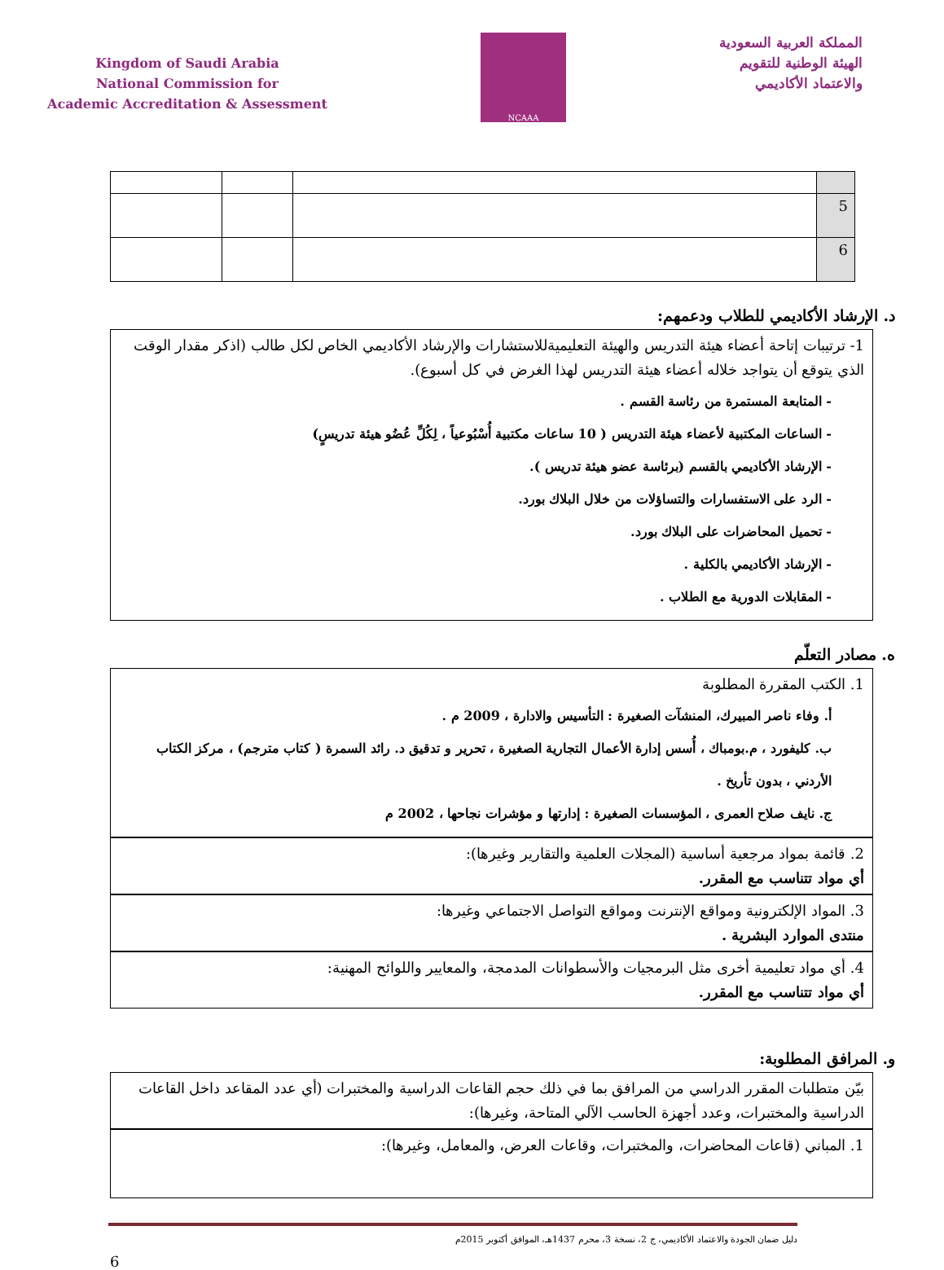Kingdom of Saudi Arabia
National Commission for
Academic Accreditation & Assessment
NCAAA
المملكة العربية السعودية
الهيئة الوطنية للتقويم
والاعتماد الأكاديمي
| 5 | | | |
| 6 | | | |
د. الإرشاد الأكاديمي للطلاب ودعمهم:
1- ترتيبات إتاحة أعضاء هيئة التدريس والهيئة التعليميةللاستشارات والإرشاد الأكاديمي الخاص لكل طالب (اذكر مقدار الوقت الذي يتوقع أن يتواجد خلاله أعضاء هيئة التدريس لهذا الغرض في كل أسبوع).
- المتابعة المستمرة من رئاسة القسم .
- الساعات المكتبية لأعضاء هيئة التدريس ( 10 ساعات مكتبية أُسْبُوعياً ، لِكُلِّ عُضُو هيئة تدريسٍ)
- الإرشاد الأكاديمي بالقسم (برئاسة عضو هيئة تدريس ).
- الرد على الاستفسارات والتساؤلات من خلال البلاك بورد.
- تحميل المحاضرات على البلاك بورد.
- الإرشاد الأكاديمي بالكلية .
- المقابلات الدورية مع الطلاب .
ه. مصادر التعلّم
1. الكتب المقررة المطلوبة
أ. وفاء ناصر المبيرك، المنشآت الصغيرة : التأسيس والادارة ، 2009 م .
ب. كليفورد ، م.بومباك ، أُسس إدارة الأعمال التجارية الصغيرة ، تحرير و تدقيق د. رائد السمرة ( كتاب مترجم) ، مركز الكتاب الأردني ، بدون تأريخ .
ج. نايف صلاح العمرى ، المؤسسات الصغيرة : إدارتها و مؤشرات نجاحها ، 2002 م
2. قائمة بمواد مرجعية أساسية (المجلات العلمية والتقارير وغيرها):
أي مواد تتناسب مع المقرر.
3. المواد الإلكترونية ومواقع الإنترنت ومواقع التواصل الاجتماعي وغيرها:
منتدى الموارد البشرية .
4. أي مواد تعليمية أخرى مثل البرمجيات والأسطوانات المدمجة، والمعايير واللوائح المهنية:
أي مواد تتناسب مع المقرر.
و. المرافق المطلوبة:
بيّن متطلبات المقرر الدراسي من المرافق بما في ذلك حجم القاعات الدراسية والمختبرات (أي عدد المقاعد داخل القاعات الدراسية والمختبرات، وعدد أجهزة الحاسب الآلي المتاحة، وغيرها):
1. المباني (قاعات المحاضرات، والمختبرات، وقاعات العرض، والمعامل، وغيرها):
دليل ضمان الجودة والاعتماد الأكاديمي، ج 2، نسخة 3، محرم 1437هـ، الموافق أكتوبر 2015م
6